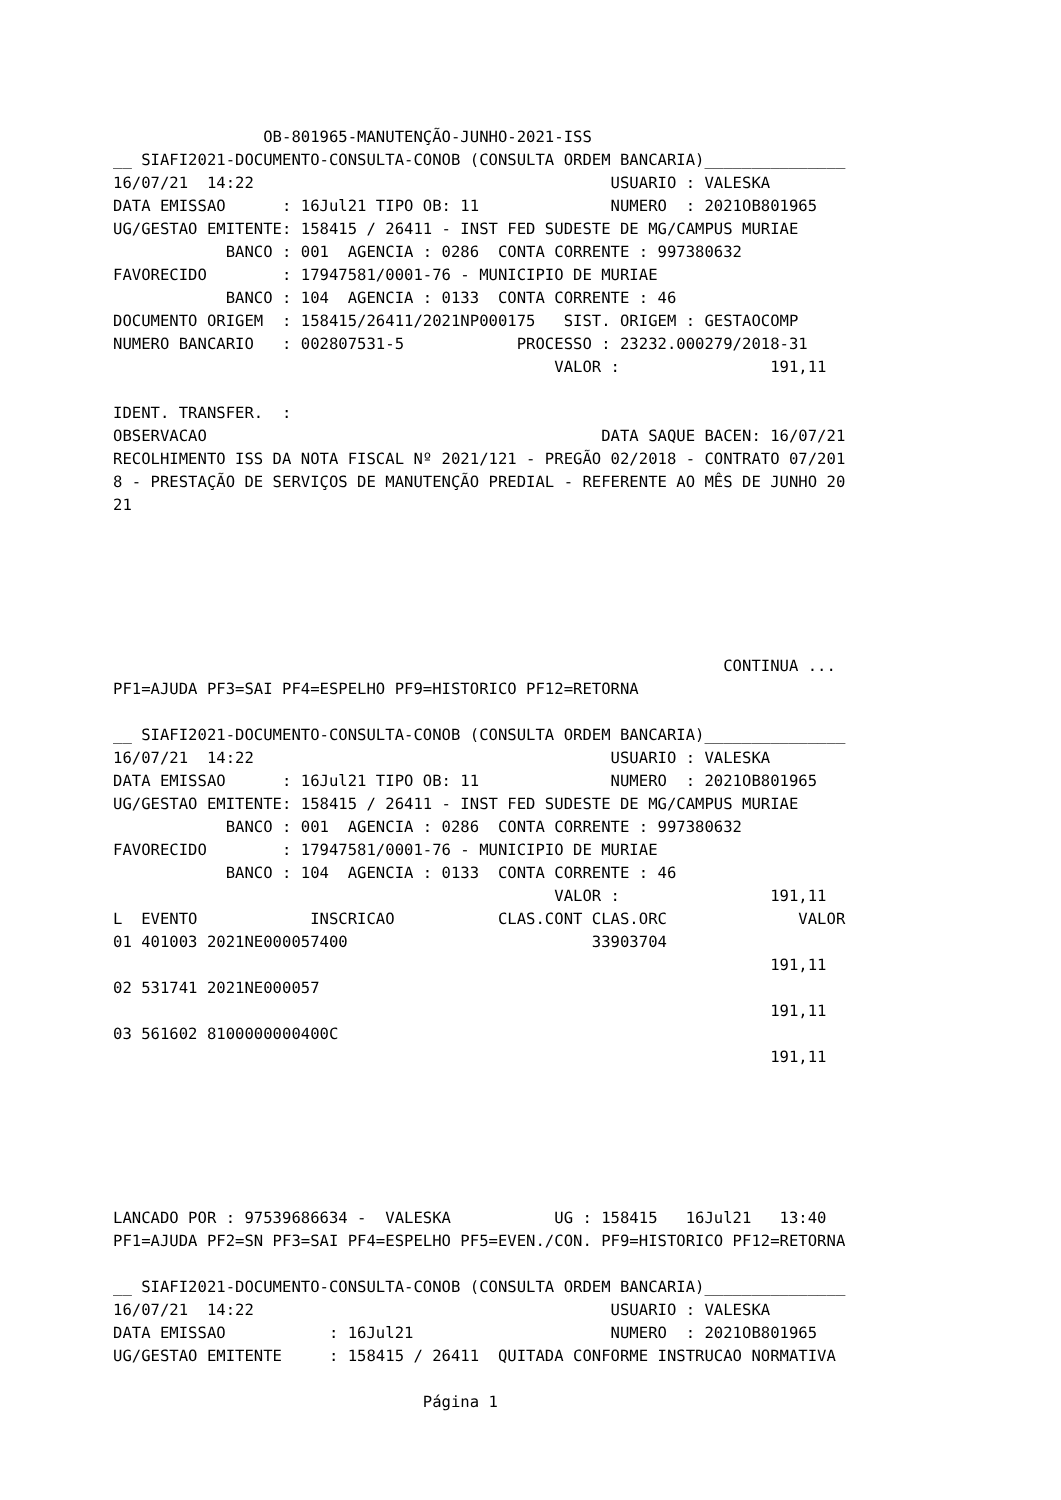OB-801965-MANUTENÇÃO-JUNHO-2021-ISS
__ SIAFI2021-DOCUMENTO-CONSULTA-CONOB (CONSULTA ORDEM BANCARIA)_______________
16/07/21  14:22                                      USUARIO : VALESKA
DATA EMISSAO      : 16Jul21 TIPO OB: 11              NUMERO  : 2021OB801965
UG/GESTAO EMITENTE: 158415 / 26411 - INST FED SUDESTE DE MG/CAMPUS MURIAE
            BANCO : 001  AGENCIA : 0286  CONTA CORRENTE : 997380632
FAVORECIDO        : 17947581/0001-76 - MUNICIPIO DE MURIAE
            BANCO : 104  AGENCIA : 0133  CONTA CORRENTE : 46
DOCUMENTO ORIGEM  : 158415/26411/2021NP000175   SIST. ORIGEM : GESTAOCOMP
NUMERO BANCARIO   : 002807531-5            PROCESSO : 23232.000279/2018-31
                                               VALOR :                191,11

IDENT. TRANSFER.  :
OBSERVACAO                                          DATA SAQUE BACEN: 16/07/21
RECOLHIMENTO ISS DA NOTA FISCAL Nº 2021/121 - PREGÃO 02/2018 - CONTRATO 07/201
8 - PRESTAÇÃO DE SERVIÇOS DE MANUTENÇÃO PREDIAL - REFERENTE AO MÊS DE JUNHO 20
21






                                                                 CONTINUA ...
PF1=AJUDA PF3=SAI PF4=ESPELHO PF9=HISTORICO PF12=RETORNA

__ SIAFI2021-DOCUMENTO-CONSULTA-CONOB (CONSULTA ORDEM BANCARIA)_______________
16/07/21  14:22                                      USUARIO : VALESKA
DATA EMISSAO      : 16Jul21 TIPO OB: 11              NUMERO  : 2021OB801965
UG/GESTAO EMITENTE: 158415 / 26411 - INST FED SUDESTE DE MG/CAMPUS MURIAE
            BANCO : 001  AGENCIA : 0286  CONTA CORRENTE : 997380632
FAVORECIDO        : 17947581/0001-76 - MUNICIPIO DE MURIAE
            BANCO : 104  AGENCIA : 0133  CONTA CORRENTE : 46
                                               VALOR :                191,11
L  EVENTO            INSCRICAO           CLAS.CONT CLAS.ORC              VALOR
01 401003 2021NE000057400                          33903704
                                                                      191,11
02 531741 2021NE000057
                                                                      191,11
03 561602 8100000000400C
                                                                      191,11






LANCADO POR : 97539686634 -  VALESKA           UG : 158415   16Jul21   13:40
PF1=AJUDA PF2=SN PF3=SAI PF4=ESPELHO PF5=EVEN./CON. PF9=HISTORICO PF12=RETORNA

__ SIAFI2021-DOCUMENTO-CONSULTA-CONOB (CONSULTA ORDEM BANCARIA)_______________
16/07/21  14:22                                      USUARIO : VALESKA
DATA EMISSAO           : 16Jul21                     NUMERO  : 2021OB801965
UG/GESTAO EMITENTE     : 158415 / 26411  QUITADA CONFORME INSTRUCAO NORMATIVA

                                 Página 1